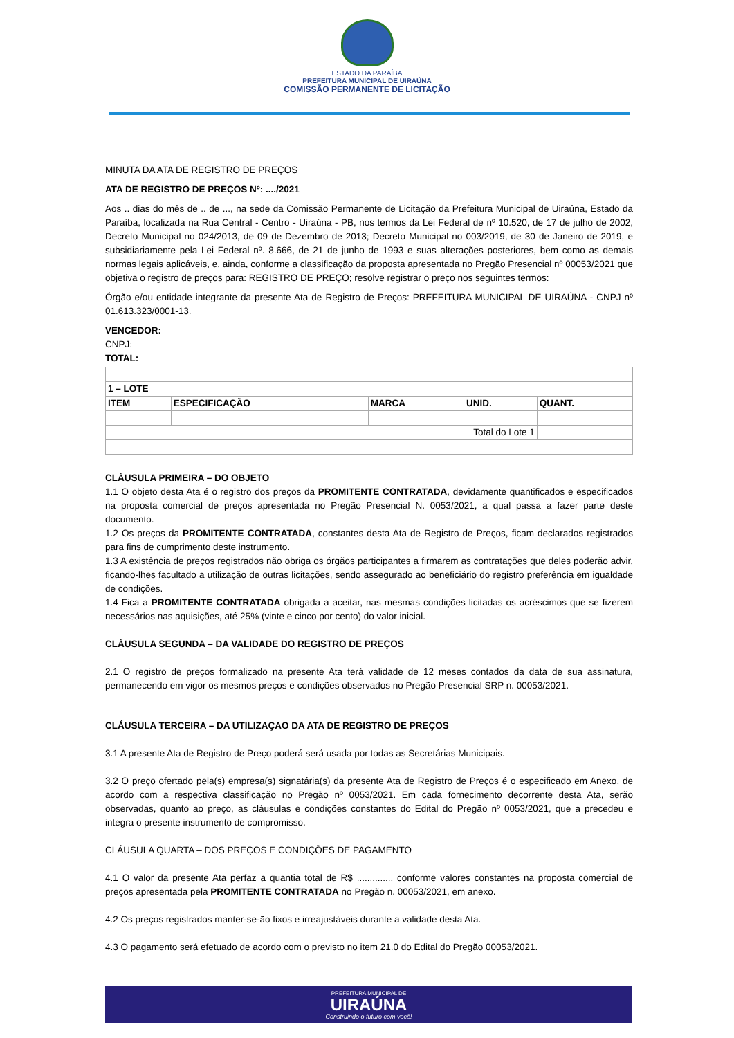ESTADO DA PARAÍBA
PREFEITURA MUNICIPAL DE UIRAÚNA
COMISSÃO PERMANENTE DE LICITAÇÃO
MINUTA DA ATA DE REGISTRO DE PREÇOS
ATA DE REGISTRO DE PREÇOS Nº: ..../2021
Aos .. dias do mês de .. de ..., na sede da Comissão Permanente de Licitação da Prefeitura Municipal de Uiraúna, Estado da Paraíba, localizada na Rua Central - Centro - Uiraúna - PB, nos termos da Lei Federal de nº 10.520, de 17 de julho de 2002, Decreto Municipal no 024/2013, de 09 de Dezembro de 2013; Decreto Municipal no 003/2019, de 30 de Janeiro de 2019, e subsidiariamente pela Lei Federal nº. 8.666, de 21 de junho de 1993 e suas alterações posteriores, bem como as demais normas legais aplicáveis, e, ainda, conforme a classificação da proposta apresentada no Pregão Presencial nº 00053/2021 que objetiva o registro de preços para: REGISTRO DE PREÇO; resolve registrar o preço nos seguintes termos:
Órgão e/ou entidade integrante da presente Ata de Registro de Preços: PREFEITURA MUNICIPAL DE UIRAÚNA - CNPJ nº 01.613.323/0001-13.
VENCEDOR:
CNPJ:
TOTAL:
| 1 – LOTE | | | | |
| ITEM | ESPECIFICAÇÃO | MARCA | UNID. | QUANT. |
| Total do Lote 1 | | | | |
CLÁUSULA PRIMEIRA – DO OBJETO
1.1 O objeto desta Ata é o registro dos preços da PROMITENTE CONTRATADA, devidamente quantificados e especificados na proposta comercial de preços apresentada no Pregão Presencial N. 0053/2021, a qual passa a fazer parte deste documento.
1.2 Os preços da PROMITENTE CONTRATADA, constantes desta Ata de Registro de Preços, ficam declarados registrados para fins de cumprimento deste instrumento.
1.3 A existência de preços registrados não obriga os órgãos participantes a firmarem as contratações que deles poderão advir, ficando-lhes facultado a utilização de outras licitações, sendo assegurado ao beneficiário do registro preferência em igualdade de condições.
1.4 Fica a PROMITENTE CONTRATADA obrigada a aceitar, nas mesmas condições licitadas os acréscimos que se fizerem necessários nas aquisições, até 25% (vinte e cinco por cento) do valor inicial.
CLÁUSULA SEGUNDA – DA VALIDADE DO REGISTRO DE PREÇOS
2.1 O registro de preços formalizado na presente Ata terá validade de 12 meses contados da data de sua assinatura, permanecendo em vigor os mesmos preços e condições observados no Pregão Presencial SRP n. 00053/2021.
CLÁUSULA TERCEIRA – DA UTILIZAÇAO DA ATA DE REGISTRO DE PREÇOS
3.1 A presente Ata de Registro de Preço poderá será usada por todas as Secretárias Municipais.
3.2 O preço ofertado pela(s) empresa(s) signatária(s) da presente Ata de Registro de Preços é o especificado em Anexo, de acordo com a respectiva classificação no Pregão nº 0053/2021. Em cada fornecimento decorrente desta Ata, serão observadas, quanto ao preço, as cláusulas e condições constantes do Edital do Pregão nº 0053/2021, que a precedeu e integra o presente instrumento de compromisso.
CLÁUSULA QUARTA – DOS PREÇOS E CONDIÇÕES DE PAGAMENTO
4.1 O valor da presente Ata perfaz a quantia total de R$ ............., conforme valores constantes na proposta comercial de preços apresentada pela PROMITENTE CONTRATADA no Pregão n. 00053/2021, em anexo.
4.2 Os preços registrados manter-se-ão fixos e irreajustáveis durante a validade desta Ata.
4.3 O pagamento será efetuado de acordo com o previsto no item 21.0 do Edital do Pregão 00053/2021.
PREFEITURA MUNICIPAL DE
UIRAÚNA
Construindo o futuro com você!